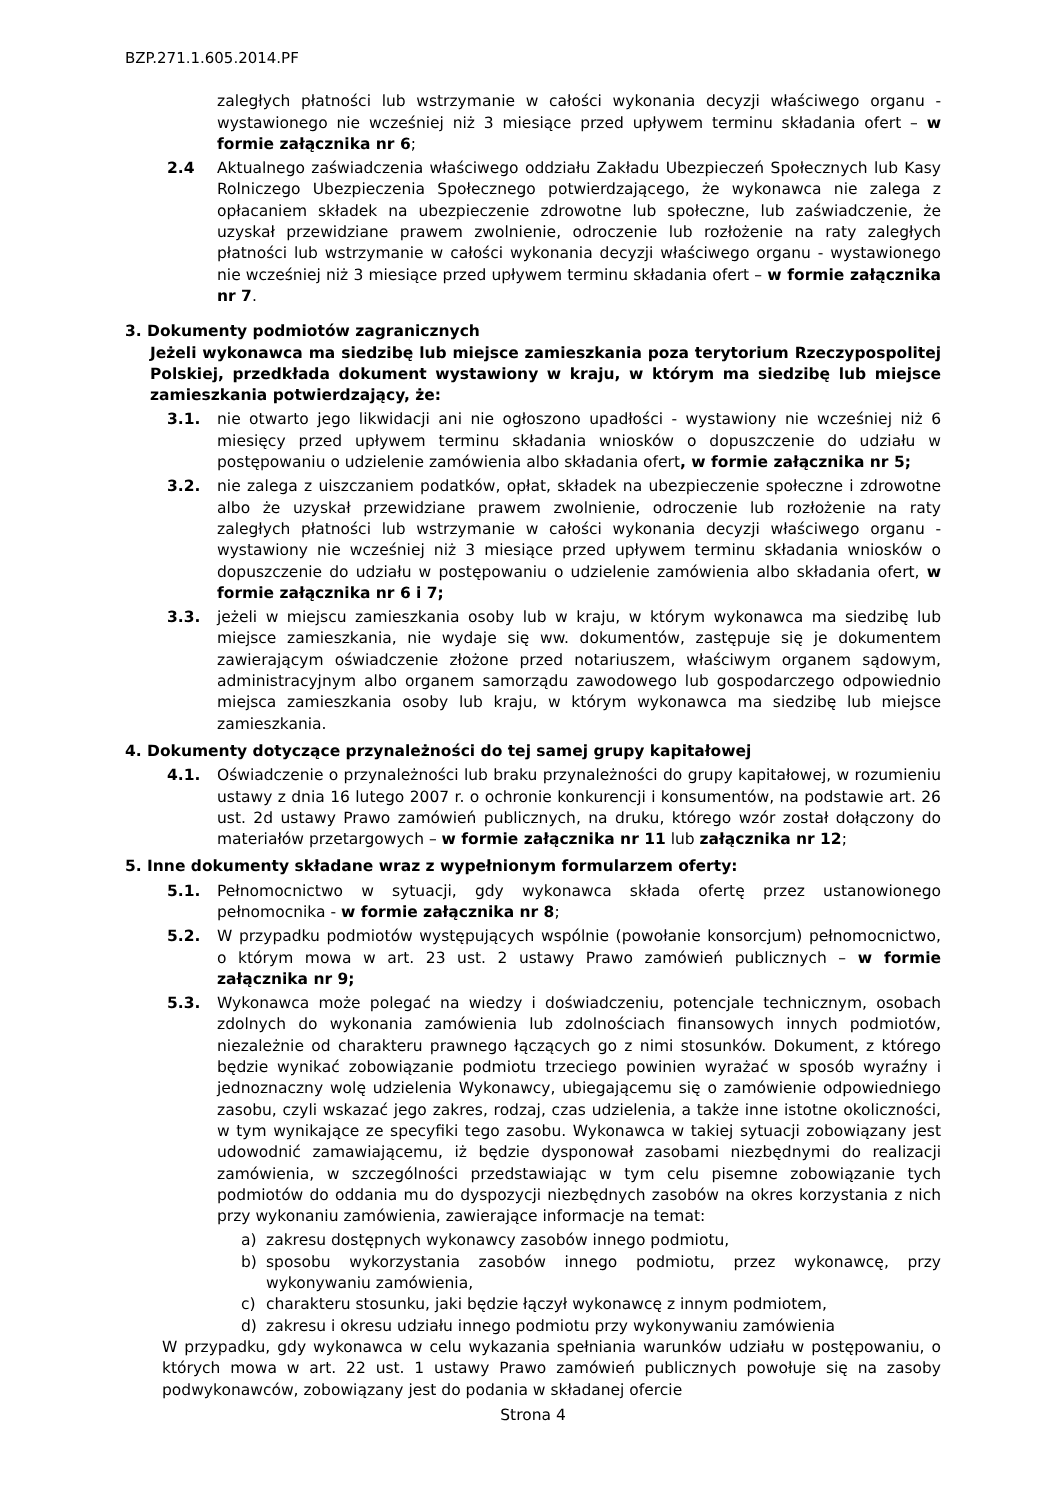BZP.271.1.605.2014.PF
zaległych płatności lub wstrzymanie w całości wykonania decyzji właściwego organu - wystawionego nie wcześniej niż 3 miesiące przed upływem terminu składania ofert – w formie załącznika nr 6;
2.4 Aktualnego zaświadczenia właściwego oddziału Zakładu Ubezpieczeń Społecznych lub Kasy Rolniczego Ubezpieczenia Społecznego potwierdzającego, że wykonawca nie zalega z opłacaniem składek na ubezpieczenie zdrowotne lub społeczne, lub zaświadczenie, że uzyskał przewidziane prawem zwolnienie, odroczenie lub rozłożenie na raty zaległych płatności lub wstrzymanie w całości wykonania decyzji właściwego organu - wystawionego nie wcześniej niż 3 miesiące przed upływem terminu składania ofert – w formie załącznika nr 7.
3. Dokumenty podmiotów zagranicznych
Jeżeli wykonawca ma siedzibę lub miejsce zamieszkania poza terytorium Rzeczypospolitej Polskiej, przedkłada dokument wystawiony w kraju, w którym ma siedzibę lub miejsce zamieszkania potwierdzający, że:
3.1. nie otwarto jego likwidacji ani nie ogłoszono upadłości - wystawiony nie wcześniej niż 6 miesięcy przed upływem terminu składania wniosków o dopuszczenie do udziału w postępowaniu o udzielenie zamówienia albo składania ofert, w formie załącznika nr 5;
3.2. nie zalega z uiszczaniem podatków, opłat, składek na ubezpieczenie społeczne i zdrowotne albo że uzyskał przewidziane prawem zwolnienie, odroczenie lub rozłożenie na raty zaległych płatności lub wstrzymanie w całości wykonania decyzji właściwego organu - wystawiony nie wcześniej niż 3 miesiące przed upływem terminu składania wniosków o dopuszczenie do udziału w postępowaniu o udzielenie zamówienia albo składania ofert, w formie załącznika nr 6 i 7;
3.3. jeżeli w miejscu zamieszkania osoby lub w kraju, w którym wykonawca ma siedzibę lub miejsce zamieszkania, nie wydaje się ww. dokumentów, zastępuje się je dokumentem zawierającym oświadczenie złożone przed notariuszem, właściwym organem sądowym, administracyjnym albo organem samorządu zawodowego lub gospodarczego odpowiednio miejsca zamieszkania osoby lub kraju, w którym wykonawca ma siedzibę lub miejsce zamieszkania.
4. Dokumenty dotyczące przynależności do tej samej grupy kapitałowej
4.1. Oświadczenie o przynależności lub braku przynależności do grupy kapitałowej, w rozumieniu ustawy z dnia 16 lutego 2007 r. o ochronie konkurencji i konsumentów, na podstawie art. 26 ust. 2d ustawy Prawo zamówień publicznych, na druku, którego wzór został dołączony do materiałów przetargowych – w formie załącznika nr 11 lub załącznika nr 12;
5. Inne dokumenty składane wraz z wypełnionym formularzem oferty:
5.1. Pełnomocnictwo w sytuacji, gdy wykonawca składa ofertę przez ustanowionego pełnomocnika - w formie załącznika nr 8;
5.2. W przypadku podmiotów występujących wspólnie (powołanie konsorcjum) pełnomocnictwo, o którym mowa w art. 23 ust. 2 ustawy Prawo zamówień publicznych – w formie załącznika nr 9;
5.3. Wykonawca może polegać na wiedzy i doświadczeniu, potencjale technicznym, osobach zdolnych do wykonania zamówienia lub zdolnościach finansowych innych podmiotów, niezależnie od charakteru prawnego łączących go z nimi stosunków. Dokument, z którego będzie wynikać zobowiązanie podmiotu trzeciego powinien wyrażać w sposób wyraźny i jednoznaczny wolę udzielenia Wykonawcy, ubiegającemu się o zamówienie odpowiedniego zasobu, czyli wskazać jego zakres, rodzaj, czas udzielenia, a także inne istotne okoliczności, w tym wynikające ze specyfiki tego zasobu. Wykonawca w takiej sytuacji zobowiązany jest udowodnić zamawiającemu, iż będzie dysponował zasobami niezbędnymi do realizacji zamówienia, w szczególności przedstawiając w tym celu pisemne zobowiązanie tych podmiotów do oddania mu do dyspozycji niezbędnych zasobów na okres korzystania z nich przy wykonaniu zamówienia, zawierające informacje na temat:
a) zakresu dostępnych wykonawcy zasobów innego podmiotu,
b) sposobu wykorzystania zasobów innego podmiotu, przez wykonawcę, przy wykonywaniu zamówienia,
c) charakteru stosunku, jaki będzie łączył wykonawcę z innym podmiotem,
d) zakresu i okresu udziału innego podmiotu przy wykonywaniu zamówienia
W przypadku, gdy wykonawca w celu wykazania spełniania warunków udziału w postępowaniu, o których mowa w art. 22 ust. 1 ustawy Prawo zamówień publicznych powołuje się na zasoby podwykonawców, zobowiązany jest do podania w składanej ofercie
Strona 4